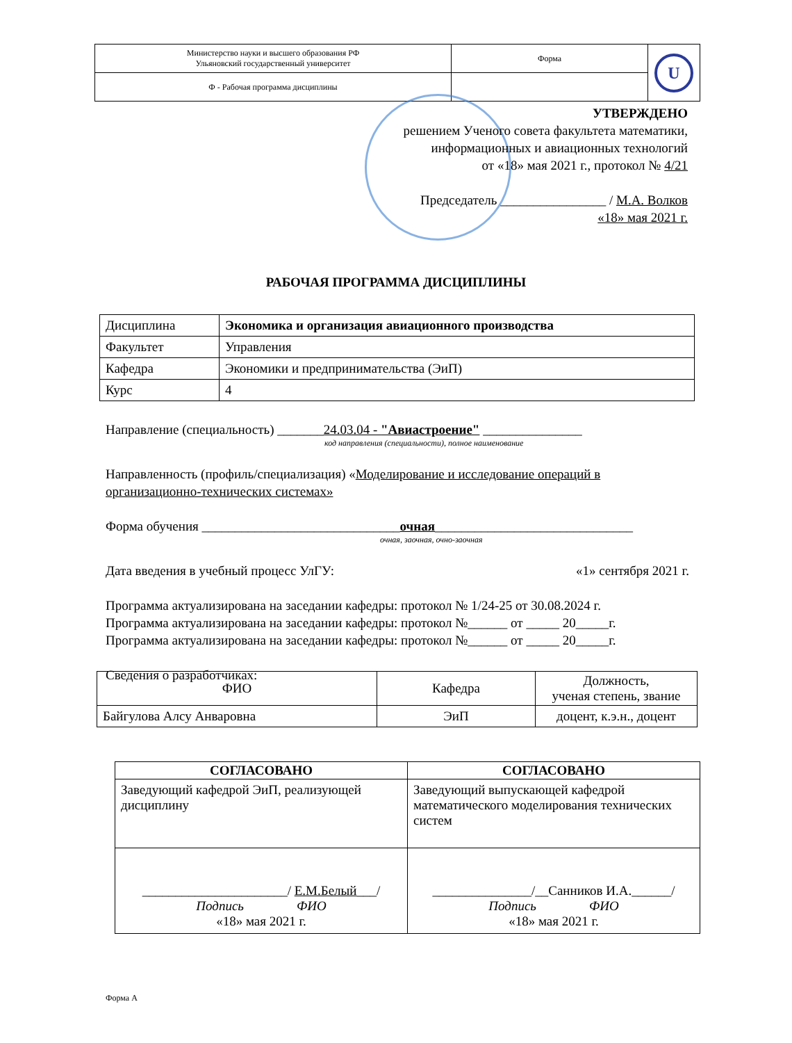| Министерство науки и высшего образования РФ Ульяновский государственный университет | Форма | U |
| Ф - Рабочая программа дисциплины | | |
УТВЕРЖДЕНО
решением Ученого совета факультета математики,
информационных и авиационных технологий
от «18» мая 2021 г., протокол № 4/21
Председатель ________________ / М.А. Волков
«18» мая 2021 г.
РАБОЧАЯ ПРОГРАММА ДИСЦИПЛИНЫ
| Дисциплина | Экономика и организация авиационного производства |
| Факультет | Управления |
| Кафедра | Экономики и предпринимательства (ЭиП) |
| Курс | 4 |
Направление (специальность) _______24.03.04 - "Авиастроение" _______________
код направления (специальности), полное наименование
Направленность (профиль/специализация) «Моделирование и исследование операций в организационно-технических системах»
Форма обучения ______________________________очная______________________________
очная, заочная, очно-заочная
Дата введения в учебный процесс УлГУ: «1» сентября 2021 г.
Программа актуализирована на заседании кафедры: протокол № 1/24-25 от 30.08.2024 г.
Программа актуализирована на заседании кафедры: протокол №______ от _____ 20_____г.
Программа актуализирована на заседании кафедры: протокол №______ от _____ 20_____г.
Сведения о разработчиках:
| ФИО | Кафедра | Должность, ученая степень, звание |
| Байгулова Алсу Анваровна | ЭиП | доцент, к.э.н., доцент |
| СОГЛАСОВАНО | СОГЛАСОВАНО |
| --- | --- |
| Заведующий кафедрой ЭиП, реализующей дисциплину | Заведующий выпускающей кафедрой математического моделирования технических систем |
| ______________________/ Е.М.Белый ___/ Подпись ФИО «18» мая 2021 г. | _______________/__Санников И.А.______/ Подпись ФИО «18» мая 2021 г. |
Форма А